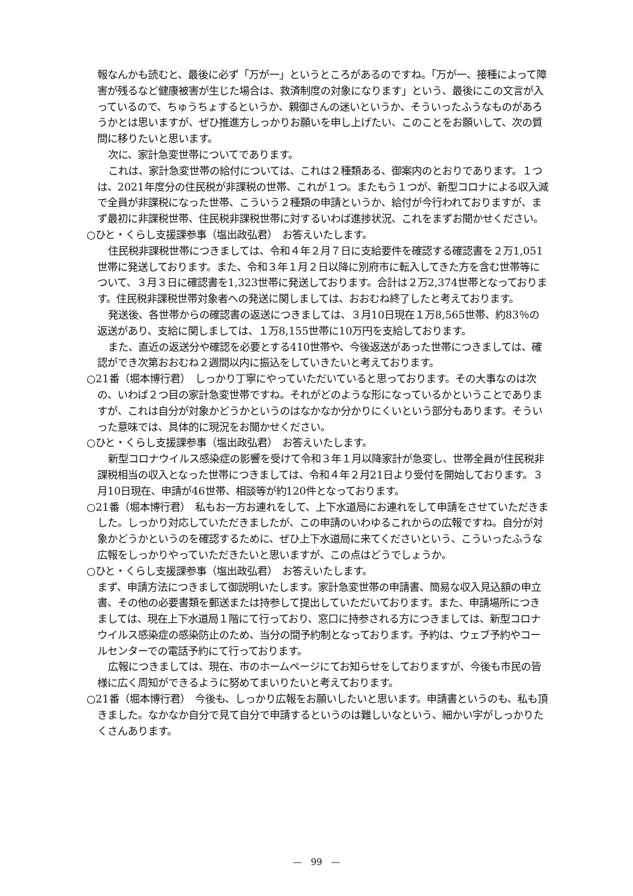報なんかも読むと、最後に必ず「万が一」というところがあるのですね。「万が一、接種によって障害が残るなど健康被害が生じた場合は、救済制度の対象になります」という、最後にこの文言が入っているので、ちゅうちょするというか、親御さんの迷いというか、そういったふうなものがあろうかとは思いますが、ぜひ推進方しっかりお願いを申し上げたい、このことをお願いして、次の質問に移りたいと思います。
次に、家計急変世帯についてであります。
これは、家計急変世帯の給付については、これは２種類ある、御案内のとおりであります。１つは、2021年度分の住民税が非課税の世帯、これが１つ。またもう１つが、新型コロナによる収入減で全員が非課税になった世帯、こういう２種類の申請というか、給付が今行われておりますが、まず最初に非課税世帯、住民税非課税世帯に対するいわば進捗状況、これをまずお聞かせください。
○ひと・くらし支援課参事（塩出政弘君）　お答えいたします。
住民税非課税世帯につきましては、令和４年２月７日に支給要件を確認する確認書を２万1,051世帯に発送しております。また、令和３年１月２日以降に別府市に転入してきた方を含む世帯等について、３月３日に確認書を1,323世帯に発送しております。合計は２万2,374世帯となっております。住民税非課税世帯対象者への発送に関しましては、おおむね終了したと考えております。
発送後、各世帯からの確認書の返送につきましては、３月10日現在１万8,565世帯、約83％の返送があり、支給に関しましては、１万8,155世帯に10万円を支給しております。
また、直近の返送分や確認を必要とする410世帯や、今後返送があった世帯につきましては、確認ができ次第おおむね２週間以内に振込をしていきたいと考えております。
○21番（堀本博行君）　しっかり丁寧にやっていただいていると思っております。その大事なのは次の、いわば２つ目の家計急変世帯ですね。それがどのような形になっているかということでありますが、これは自分が対象かどうかというのはなかなか分かりにくいという部分もあります。そういった意味では、具体的に現況をお聞かせください。
○ひと・くらし支援課参事（塩出政弘君）　お答えいたします。
新型コロナウイルス感染症の影響を受けて令和３年１月以降家計が急変し、世帯全員が住民税非課税相当の収入となった世帯につきましては、令和４年２月21日より受付を開始しております。３月10日現在、申請が46世帯、相談等が約120件となっております。
○21番（堀本博行君）　私もお一方お連れをして、上下水道局にお連れをして申請をさせていただきました。しっかり対応していただきましたが、この申請のいわゆるこれからの広報ですね。自分が対象かどうかというのを確認するために、ぜひ上下水道局に来てくださいという、こういったふうな広報をしっかりやっていただきたいと思いますが、この点はどうでしょうか。
○ひと・くらし支援課参事（塩出政弘君）　お答えいたします。
まず、申請方法につきまして御説明いたします。家計急変世帯の申請書、簡易な収入見込額の申立書、その他の必要書類を郵送または持参して提出していただいております。また、申請場所につきましては、現在上下水道局１階にて行っており、窓口に持参される方につきましては、新型コロナウイルス感染症の感染防止のため、当分の間予約制となっております。予約は、ウェブ予約やコールセンターでの電話予約にて行っております。
広報につきましては、現在、市のホームページにてお知らせをしておりますが、今後も市民の皆様に広く周知ができるように努めてまいりたいと考えております。
○21番（堀本博行君）　今後も、しっかり広報をお願いしたいと思います。申請書というのも、私も頂きました。なかなか自分で見て自分で申請するというのは難しいなという、細かい字がしっかりたくさんあります。
—　99　—